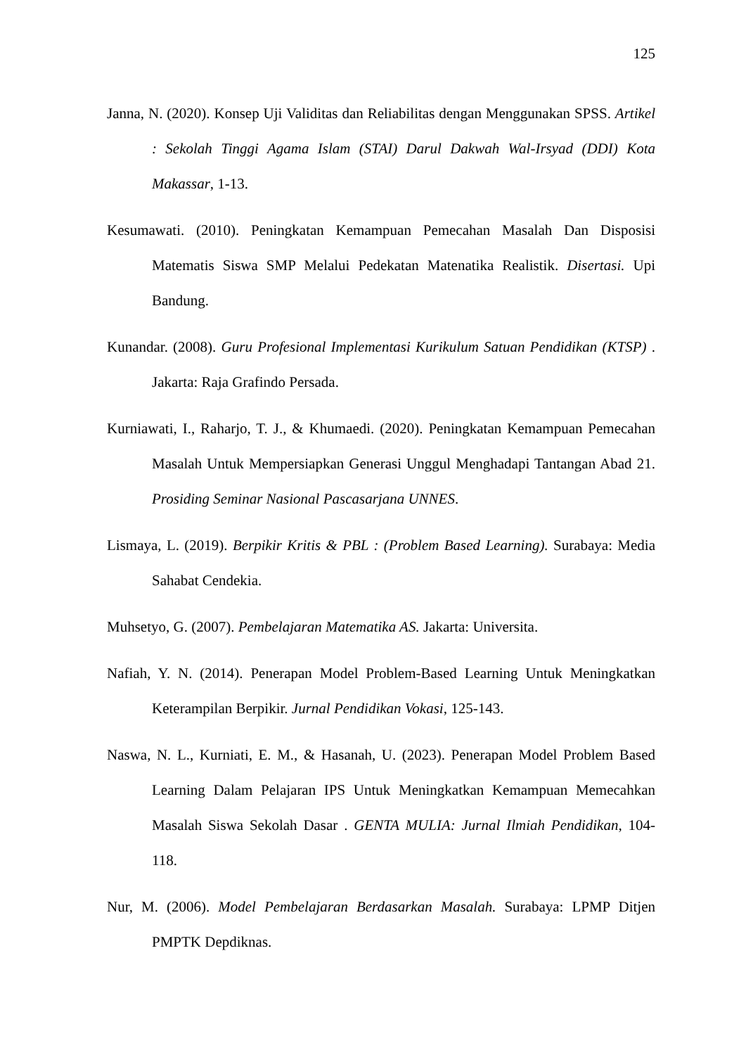125
Janna, N. (2020). Konsep Uji Validitas dan Reliabilitas dengan Menggunakan SPSS. Artikel : Sekolah Tinggi Agama Islam (STAI) Darul Dakwah Wal-Irsyad (DDI) Kota Makassar, 1-13.
Kesumawati. (2010). Peningkatan Kemampuan Pemecahan Masalah Dan Disposisi Matematis Siswa SMP Melalui Pedekatan Matenatika Realistik. Disertasi. Upi Bandung.
Kunandar. (2008). Guru Profesional Implementasi Kurikulum Satuan Pendidikan (KTSP) . Jakarta: Raja Grafindo Persada.
Kurniawati, I., Raharjo, T. J., & Khumaedi. (2020). Peningkatan Kemampuan Pemecahan Masalah Untuk Mempersiapkan Generasi Unggul Menghadapi Tantangan Abad 21. Prosiding Seminar Nasional Pascasarjana UNNES.
Lismaya, L. (2019). Berpikir Kritis & PBL : (Problem Based Learning). Surabaya: Media Sahabat Cendekia.
Muhsetyo, G. (2007). Pembelajaran Matematika AS. Jakarta: Universita.
Nafiah, Y. N. (2014). Penerapan Model Problem-Based Learning Untuk Meningkatkan Keterampilan Berpikir. Jurnal Pendidikan Vokasi, 125-143.
Naswa, N. L., Kurniati, E. M., & Hasanah, U. (2023). Penerapan Model Problem Based Learning Dalam Pelajaran IPS Untuk Meningkatkan Kemampuan Memecahkan Masalah Siswa Sekolah Dasar . GENTA MULIA: Jurnal Ilmiah Pendidikan, 104-118.
Nur, M. (2006). Model Pembelajaran Berdasarkan Masalah. Surabaya: LPMP Ditjen PMPTK Depdiknas.